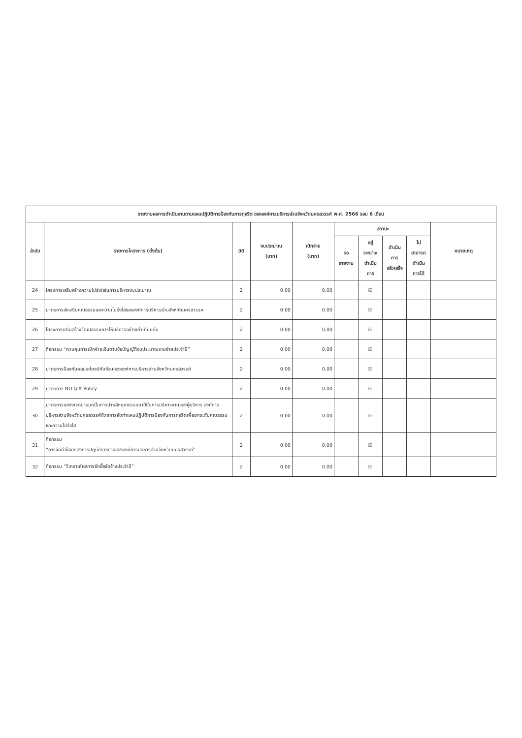| รายงานผลการดำเนินงานตามแผนปฏิบัติการป้องกันการทุจริต ขององค์การบริหารส่วนจังหวัดนครสวรรค์ พ.ศ. 2566 รอบ 6 เดือน | | | | | | | | | |
| --- | --- | --- | --- | --- | --- | --- | --- | --- | --- |
| ลำดับ | รายการโครงการ (ตั้งต้น) | มิติ | งบประมาณ (บาท) | เบิกจ่าย (บาท) | สถานะ | | | | หมายเหตุ |
| | | | | | รอ รายงาน | อยู่ ระหว่าง ดำเนิน การ | ดำเนิน การ แล้วเสร็จ | ไม่ สามารถ ดำเนิน การได้ | |
| 24 | โครงการเสริมสร้างความโปร่งใสในการบริหารงบประมาณ | 2 | 0.00 | 0.00 | | ☑ | | | |
| 25 | มาตรการส่งเสริมคุณธรรมและความโปร่งใสขององค์การบริหารส่วนจังหวัดนครสวรรค | 2 | 0.00 | 0.00 | | ☑ | | | |
| 26 | โครงการเสริมสร้างวัฒนธรรมการให้บริการอย่างเท่าเทียมกัน | 2 | 0.00 | 0.00 | | ☑ | | | |
| 27 | กิจกรรม “ควบคุมการเบิกจ่ายเงินตามข้อบัญญัติงบประมาณรายจ่ายประจำปี” | 2 | 0.00 | 0.00 | | ☑ | | | |
| 28 | มาตรการป้องกันผลประโยชน์ทับซ้อนขององค์การบริหารส่วนจังหวัดนครสวรรค์ | 2 | 0.00 | 0.00 | | ☑ | | | |
| 29 | มาตรการ NO Gift Policy | 2 | 0.00 | 0.00 | | ☑ | | | |
| 30 | มาตรการแสดงเจตนารมณ์ในการนำหลักคุณธรรมมาใช้ในการบริหารงานของผู้บริหาร องค์การบริหารส่วนจังหวัดนครสวรรค์ด้วยการจัดทำแผนปฏิบัติการป้องกันการทุจริตเพื่อยกระดับคุณธรรมและความโปร่งใส | 2 | 0.00 | 0.00 | | ☑ | | | |
| 31 | กิจกรรม “การจัดทำข้อตกลงการปฏิบัติราชการขององค์การบริหารส่วนจังหวัดนครสวรรค์” | 2 | 0.00 | 0.00 | | ☑ | | | |
| 32 | กิจกรรม “วิเคราะห์ผลการจัดซื้อจัดจ้างประจำปี” | 2 | 0.00 | 0.00 | | ☑ | | | |